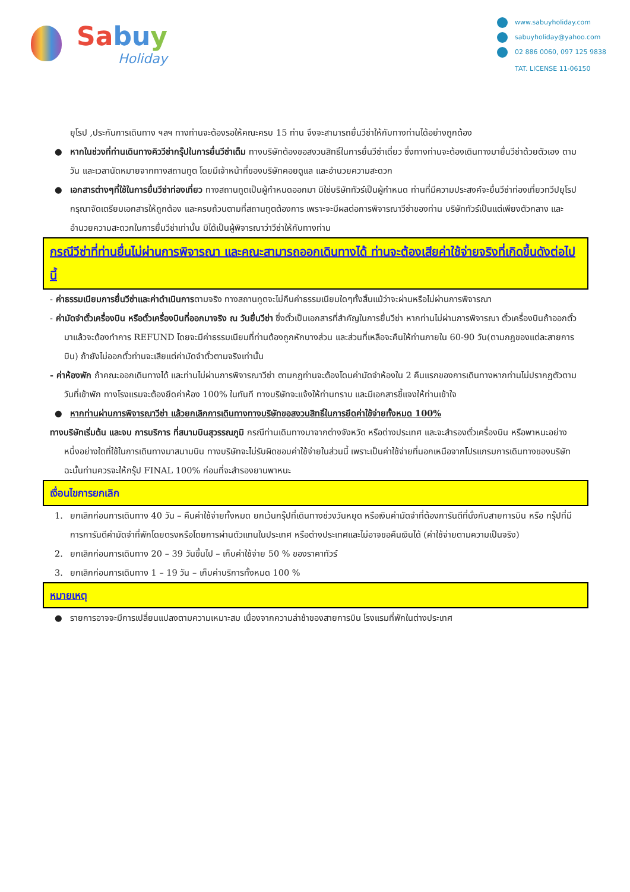Sabu y
Holiday
www.sabuyholiday.com
sabuyholiday@yahoo.com
02 886 0060, 097 125 9838
TAT. LICENSE 11-06150
ยุโรป ,ประกันการเดินทาง ฯลฯ ทางท่านจะต้องรอให้คณะครบ 15 ท่าน จึงจะสามารถยื่นวีซ่าให้กับทางท่านได้อย่างถูกต้อง
● หากในช่วงที่ท่านเดินทางคิววีซ่ากรุ๊ปในการยื่นวีซ่าเต็ม ทางบริษัทต้องขอสงวนสิทธิ์ในการยื่นวีซ่าเดี่ยว ซึ่งทางท่านจะต้องเดินทางมายื่นวีซ่าด้วยตัวเอง ตามวัน และเวลานัดหมายจากทางสถานทูต โดยมีเจ้าหน้าที่ของบริษัทคอยดูแล และอำนวยความสะดวก
● เอกสารต่างๆที่ใช้ในการยื่นวีซ่าท่องเที่ยว ทางสถานทูตเป็นผู้กำหนดออกมา มิใช่บริษัททัวร์เป็นผู้กำหนด ท่านที่มีความประสงค์จะยื่นวีซ่าท่องเที่ยวทวีปยุโรป กรุณาจัดเตรียมเอกสารให้ถูกต้อง และครบถ้วนตามที่สถานทูตต้องการ เพราะจะมีผลต่อการพิจารณาวีซ่าของท่าน บริษัททัวร์เป็นแต่เพียงตัวกลาง และอำนวยความสะดวกในการยื่นวีซ่าเท่านั้น มิได้เป็นผู้พิจารณาว่าวีซ่าให้กับทางท่าน
กรณีวีซ่าที่ท่านยื่นไม่ผ่านการพิจารณา และคณะสามารถออกเดินทางได้ ท่านจะต้องเสียค่าใช้จ่ายจริงที่เกิดขึ้นดังต่อไปนี้
- ค่าธรรมเนียมการยื่นวีซ่าและค่าดำเนินการตามจริง ทางสถานทูตจะไม่คืนค่าธรรมเนียมใดๆทั้งสิ้นแม้ว่าจะผ่านหรือไม่ผ่านการพิจารณา
- ค่ามัดจำตั๋วเครื่องบิน หรือตั๋วเครื่องบินที่ออกมาจริง ณ วันยื่นวีซ่า ซึ่งตั๋วเป็นเอกสารที่สำคัญในการยื่นวีซ่า หากท่านไม่ผ่านการพิจารณา ตั๋วเครื่องบินถ้าออกตั๋วมาแล้วจะต้องทำการ REFUND โดยจะมีค่าธรรมเนียมที่ท่านต้องถูกหักบางส่วน และส่วนที่เหลือจะคืนให้ท่านภายใน 60-90 วัน(ตามกฎของแต่ละสายการบิน) ถ้ายังไม่ออกตั๋วท่านจะเสียแต่ค่ามัดจำตั๋วตามจริงเท่านั้น
- ค่าห้องพัก ถ้าคณะออกเดินทางได้ และท่านไม่ผ่านการพิจารณาวีซ่า ตามกฎท่านจะต้องโดนค่ามัดจำห้องใน 2 คืนแรกของการเดินทางหากท่านไม่ปรากฏตัวตามวันที่เข้าพัก ทางโรงแรมจะต้องยึดค่าห้อง 100% ในทันที ทางบริษัทจะแจ้งให้ท่านทราบ และมีเอกสารชี้แจงให้ท่านเข้าใจ
● หากท่านผ่านการพิจารณาวีซ่า แล้วยกเลิกการเดินทางทางบริษัทขอสงวนสิทธิ์ในการยึดค่าใช้จ่ายทั้งหมด 100%
ทางบริษัทเริ่มต้น และจบ การบริการ ที่สนามบินสุวรรณภูมิ กรณีท่านเดินทางมาจากต่างจังหวัด หรือต่างประเทศ และจะสำรองตั๋วเครื่องบิน หรือพาหนะอย่างหนึ่งอย่างใดที่ใช้ในการเดินทางมาสนามบิน ทางบริษัทจะไม่รับผิดชอบค่าใช้จ่ายในส่วนนี้ เพราะเป็นค่าใช้จ่ายที่นอกเหนือจากโปรแกรมการเดินทางของบริษัท ฉะนั้นท่านควรจะให้กรุ๊ป FINAL 100% ก่อนที่จะสำรองยานพาหนะ
เงื่อนไขการยกเลิก
1. ยกเลิกก่อนการเดินทาง 40 วัน – คืนค่าใช้จ่ายทั้งหมด ยกเว้นกรุ๊ปที่เดินทางช่วงวันหยุด หรือเงินค่ามัดจำที่ต้องการันตีที่นั่งกับสายการบิน หรือ กรุ๊ปที่มีการการันตีค่ามัดจำที่พักโดยตรงหรือโดยการผ่านตัวแทนในประเทศ หรือต่างประเทศและไม่อาจขอคืนเงินได้ (ค่าใช้จ่ายตามความเป็นจริง)
2. ยกเลิกก่อนการเดินทาง 20 – 39 วันขึ้นไป – เก็บค่าใช้จ่าย 50 % ของราคาทัวร์
3. ยกเลิกก่อนการเดินทาง 1 – 19 วัน – เก็บค่าบริการทั้งหมด 100 %
หมายเหตุ
● รายการอาจจะมีการเปลี่ยนแปลงตามความเหมาะสม เนื่องจากความล่าช้าของสายการบิน โรงแรมที่พักในต่างประเทศ